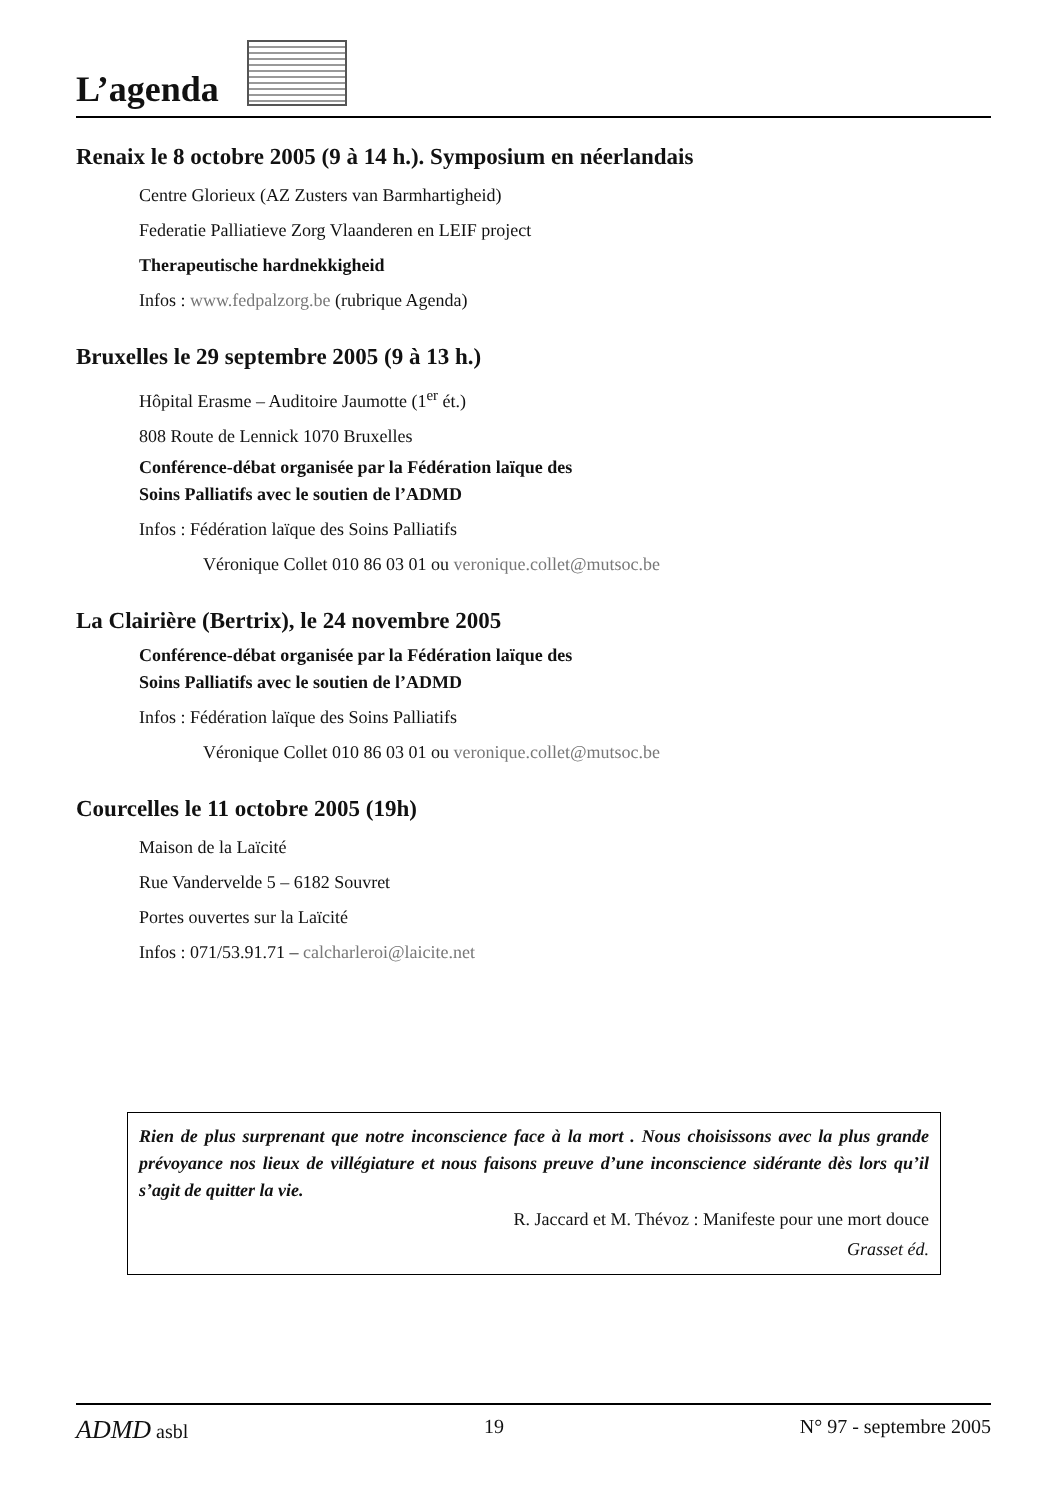L’agenda
Renaix le 8 octobre 2005 (9 à 14 h.). Symposium en néerlandais
Centre Glorieux (AZ Zusters van Barmhartigheid)
Federatie Palliatieve Zorg Vlaanderen en LEIF project
Therapeutische hardnekkigheid
Infos : www.fedpalzorg.be (rubrique Agenda)
Bruxelles le 29 septembre 2005 (9 à 13 h.)
Hôpital Erasme – Auditoire Jaumotte (1<sup>er</sup> ét.)
808 Route de Lennick 1070 Bruxelles
Conférence-débat organisée par la Fédération laïque des
Soins Palliatifs avec le soutien de l’ADMD
Infos : Fédération laïque des Soins Palliatifs
Véronique Collet 010 86 03 01 ou veronique.collet@mutsoc.be
La Clairière (Bertrix), le 24 novembre 2005
Conférence-débat organisée par la Fédération laïque des
Soins Palliatifs avec le soutien de l’ADMD
Infos : Fédération laïque des Soins Palliatifs
Véronique Collet 010 86 03 01 ou veronique.collet@mutsoc.be
Courcelles le 11 octobre 2005 (19h)
Maison de la Laïcité
Rue Vandervelde 5 – 6182 Souvret
Portes ouvertes sur la Laïcité
Infos : 071/53.91.71 – calcharleroi@laicite.net
Rien de plus surprenant que notre inconscience face à la mort . Nous choisissons avec la plus grande prévoyance nos lieux de villégiature et nous faisons preuve d’une inconscience sidérante dès lors qu’il s’agit de quitter la vie.
R. Jaccard et M. Thévoz : Manifeste pour une mort douce
Grasset éd.
ADMD asbl 19 N° 97 - septembre 2005